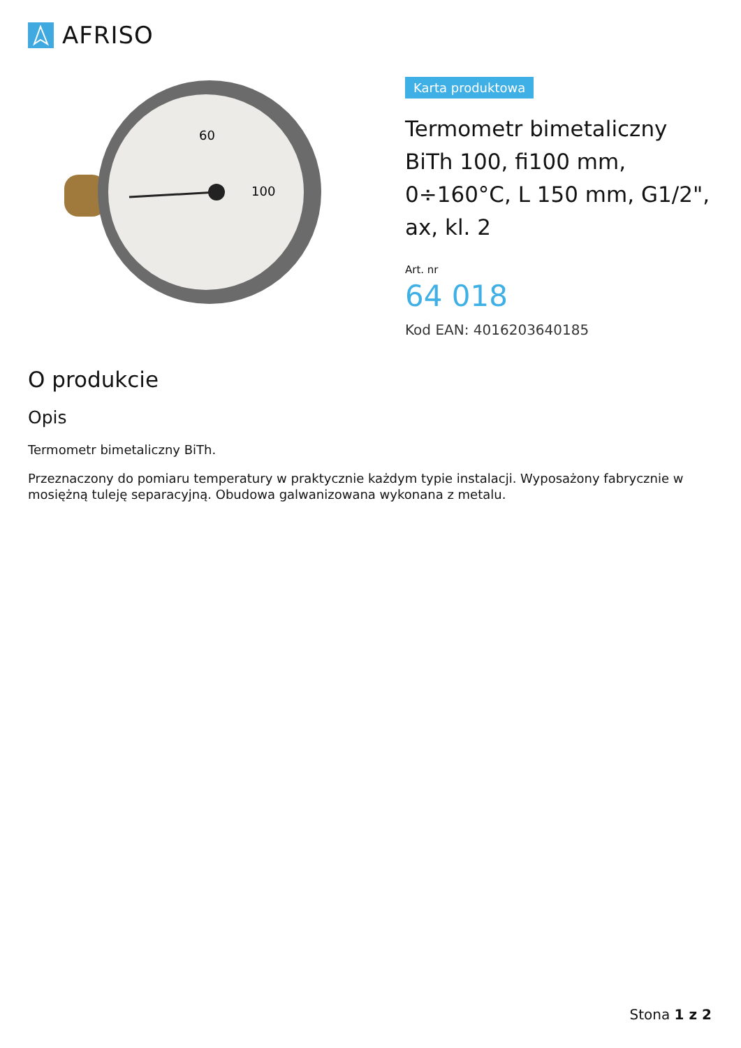AFRISO
60
100
Karta produktowa
Termometr bimetaliczny BiTh 100, fi100 mm, 0÷160°C, L 150 mm, G1/2", ax, kl. 2
Art. nr
64 018
Kod EAN: 4016203640185
O produkcie
Opis
Termometr bimetaliczny BiTh.
Przeznaczony do pomiaru temperatury w praktycznie każdym typie instalacji. Wyposażony fabrycznie w mosiężną tuleję separacyjną. Obudowa galwanizowana wykonana z metalu.
Stona 1 z 2